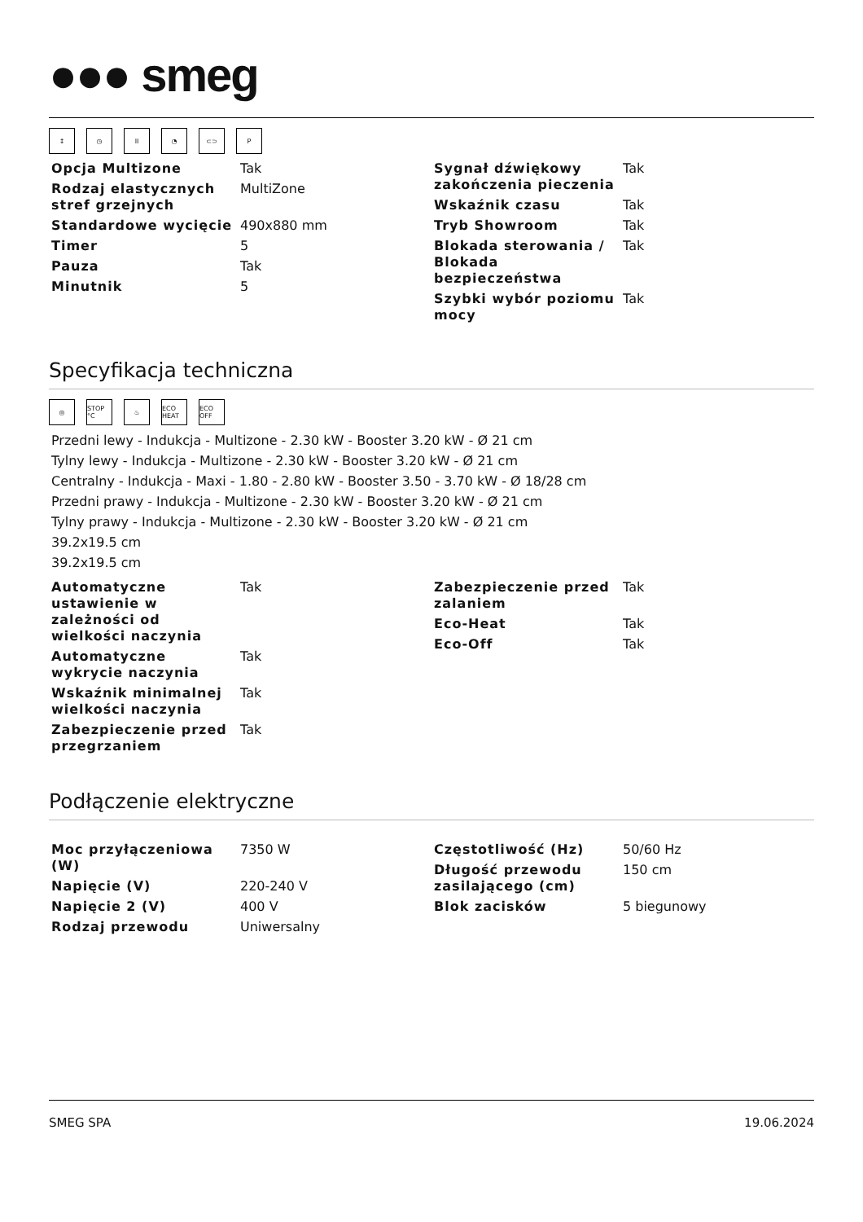●●● smeg
↕ ◷ II ◔ ⊂⊃ P
| Opcja Multizone | Tak |
| Rodzaj elastycznych stref grzejnych | MultiZone |
| Standardowe wycięcie | 490x880 mm |
| Timer | 5 |
| Pauza | Tak |
| Minutnik | 5 |
| Sygnał dźwiękowy zakończenia pieczenia | Tak |
| Wskaźnik czasu | Tak |
| Tryb Showroom | Tak |
| Blokada sterowania / Blokada bezpieczeństwa | Tak |
| Szybki wybór poziomu mocy | Tak |
Specyfikacja techniczna
◎ STOP °C ♨ ECO HEAT ECO OFF
Przedni lewy - Indukcja - Multizone - 2.30 kW - Booster 3.20 kW - Ø 21 cm
Tylny lewy - Indukcja - Multizone - 2.30 kW - Booster 3.20 kW - Ø 21 cm
Centralny - Indukcja - Maxi - 1.80 - 2.80 kW - Booster 3.50 - 3.70 kW - Ø 18/28 cm
Przedni prawy - Indukcja - Multizone - 2.30 kW - Booster 3.20 kW - Ø 21 cm
Tylny prawy - Indukcja - Multizone - 2.30 kW - Booster 3.20 kW - Ø 21 cm
39.2x19.5 cm
39.2x19.5 cm
| Automatyczne ustawienie w zależności od wielkości naczynia | Tak |
| Automatyczne wykrycie naczynia | Tak |
| Wskaźnik minimalnej wielkości naczynia | Tak |
| Zabezpieczenie przed przegrzaniem | Tak |
| Zabezpieczenie przed zalaniem | Tak |
| Eco-Heat | Tak |
| Eco-Off | Tak |
Podłączenie elektryczne
| Moc przyłączeniowa (W) | 7350 W |
| Napięcie (V) | 220-240 V |
| Napięcie 2 (V) | 400 V |
| Rodzaj przewodu | Uniwersalny |
| Częstotliwość (Hz) | 50/60 Hz |
| Długość przewodu zasilającego (cm) | 150 cm |
| Blok zacisków | 5 biegunowy |
SMEG SPA 19.06.2024